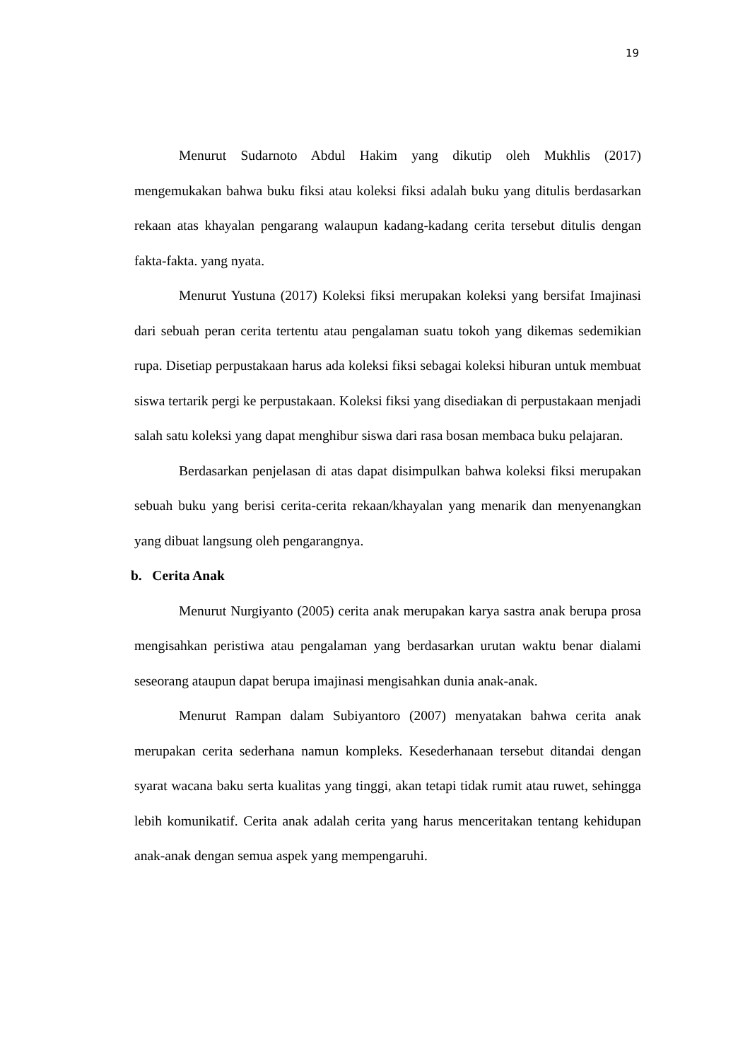19
Menurut Sudarnoto Abdul Hakim yang dikutip oleh Mukhlis (2017) mengemukakan bahwa buku fiksi atau koleksi fiksi adalah buku yang ditulis berdasarkan rekaan atas khayalan pengarang walaupun kadang-kadang cerita tersebut ditulis dengan fakta-fakta. yang nyata.
Menurut Yustuna (2017) Koleksi fiksi merupakan koleksi yang bersifat Imajinasi dari sebuah peran cerita tertentu atau pengalaman suatu tokoh yang dikemas sedemikian rupa. Disetiap perpustakaan harus ada koleksi fiksi sebagai koleksi hiburan untuk membuat siswa tertarik pergi ke perpustakaan. Koleksi fiksi yang disediakan di perpustakaan menjadi salah satu koleksi yang dapat menghibur siswa dari rasa bosan membaca buku pelajaran.
Berdasarkan penjelasan di atas dapat disimpulkan bahwa koleksi fiksi merupakan sebuah buku yang berisi cerita-cerita rekaan/khayalan yang menarik dan menyenangkan yang dibuat langsung oleh pengarangnya.
b. Cerita Anak
Menurut Nurgiyanto (2005) cerita anak merupakan karya sastra anak berupa prosa mengisahkan peristiwa atau pengalaman yang berdasarkan urutan waktu benar dialami seseorang ataupun dapat berupa imajinasi mengisahkan dunia anak-anak.
Menurut Rampan dalam Subiyantoro (2007) menyatakan bahwa cerita anak merupakan cerita sederhana namun kompleks. Kesederhanaan tersebut ditandai dengan syarat wacana baku serta kualitas yang tinggi, akan tetapi tidak rumit atau ruwet, sehingga lebih komunikatif. Cerita anak adalah cerita yang harus menceritakan tentang kehidupan anak-anak dengan semua aspek yang mempengaruhi.